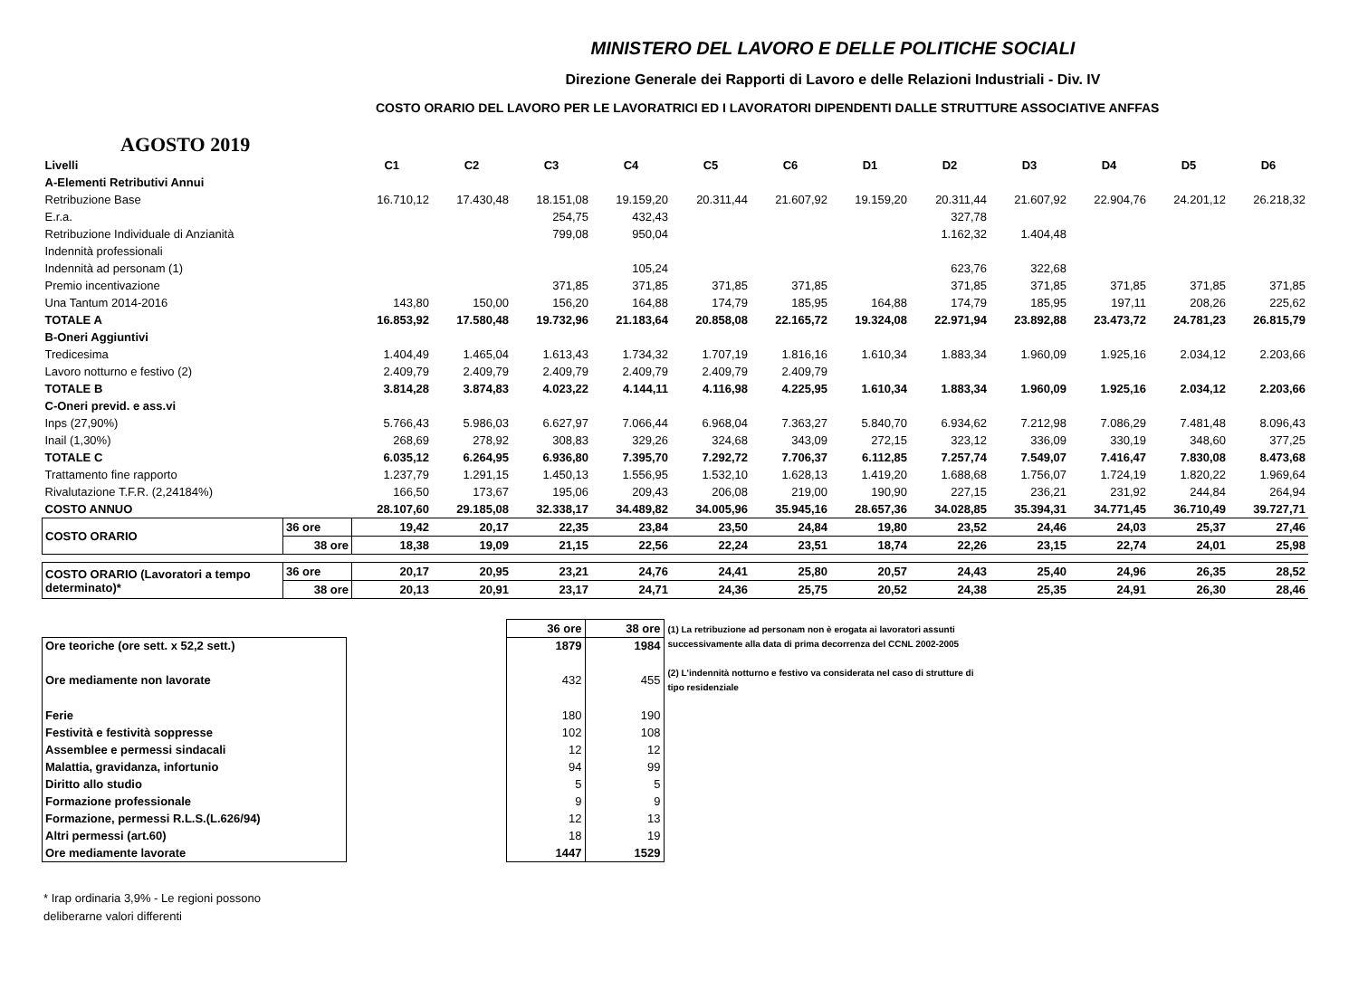MINISTERO DEL LAVORO E DELLE POLITICHE SOCIALI
Direzione Generale dei Rapporti di Lavoro e delle Relazioni Industriali - Div. IV
COSTO ORARIO DEL LAVORO PER LE LAVORATRICI ED I LAVORATORI DIPENDENTI DALLE STRUTTURE ASSOCIATIVE ANFFAS
AGOSTO 2019
| Livelli | | C1 | C2 | C3 | C4 | C5 | C6 | D1 | D2 | D3 | D4 | D5 | D6 |
| A-Elementi Retributivi Annui | | | | | | | | | | | | | |
| Retribuzione Base | | 16.710,12 | 17.430,48 | 18.151,08 | 19.159,20 | 20.311,44 | 21.607,92 | 19.159,20 | 20.311,44 | 21.607,92 | 22.904,76 | 24.201,12 | 26.218,32 |
| E.r.a. | | | | 254,75 | 432,43 | | | | 327,78 | | | | |
| Retribuzione Individuale di Anzianità | | | | 799,08 | 950,04 | | | | 1.162,32 | 1.404,48 | | | |
| Indennità professionali | | | | | | | | | | | | | |
| Indennità ad personam (1) | | | | | 105,24 | | | | 623,76 | 322,68 | | | |
| Premio incentivazione | | | | 371,85 | 371,85 | 371,85 | 371,85 | | 371,85 | 371,85 | 371,85 | 371,85 | 371,85 |
| Una Tantum 2014-2016 | | 143,80 | 150,00 | 156,20 | 164,88 | 174,79 | 185,95 | 164,88 | 174,79 | 185,95 | 197,11 | 208,26 | 225,62 |
| TOTALE A | | 16.853,92 | 17.580,48 | 19.732,96 | 21.183,64 | 20.858,08 | 22.165,72 | 19.324,08 | 22.971,94 | 23.892,88 | 23.473,72 | 24.781,23 | 26.815,79 |
| B-Oneri Aggiuntivi | | | | | | | | | | | | | |
| Tredicesima | | 1.404,49 | 1.465,04 | 1.613,43 | 1.734,32 | 1.707,19 | 1.816,16 | 1.610,34 | 1.883,34 | 1.960,09 | 1.925,16 | 2.034,12 | 2.203,66 |
| Lavoro notturno e festivo (2) | | 2.409,79 | 2.409,79 | 2.409,79 | 2.409,79 | 2.409,79 | 2.409,79 | | | | | | |
| TOTALE B | | 3.814,28 | 3.874,83 | 4.023,22 | 4.144,11 | 4.116,98 | 4.225,95 | 1.610,34 | 1.883,34 | 1.960,09 | 1.925,16 | 2.034,12 | 2.203,66 |
| C-Oneri previd. e ass.vi | | | | | | | | | | | | | |
| Inps (27,90%) | | 5.766,43 | 5.986,03 | 6.627,97 | 7.066,44 | 6.968,04 | 7.363,27 | 5.840,70 | 6.934,62 | 7.212,98 | 7.086,29 | 7.481,48 | 8.096,43 |
| Inail (1,30%) | | 268,69 | 278,92 | 308,83 | 329,26 | 324,68 | 343,09 | 272,15 | 323,12 | 336,09 | 330,19 | 348,60 | 377,25 |
| TOTALE C | | 6.035,12 | 6.264,95 | 6.936,80 | 7.395,70 | 7.292,72 | 7.706,37 | 6.112,85 | 7.257,74 | 7.549,07 | 7.416,47 | 7.830,08 | 8.473,68 |
| Trattamento fine rapporto | | 1.237,79 | 1.291,15 | 1.450,13 | 1.556,95 | 1.532,10 | 1.628,13 | 1.419,20 | 1.688,68 | 1.756,07 | 1.724,19 | 1.820,22 | 1.969,64 |
| Rivalutazione T.F.R. (2,24184%) | | 166,50 | 173,67 | 195,06 | 209,43 | 206,08 | 219,00 | 190,90 | 227,15 | 236,21 | 231,92 | 244,84 | 264,94 |
| COSTO ANNUO | | 28.107,60 | 29.185,08 | 32.338,17 | 34.489,82 | 34.005,96 | 35.945,16 | 28.657,36 | 34.028,85 | 35.394,31 | 34.771,45 | 36.710,49 | 39.727,71 |
| COSTO ORARIO | 36 ore | 19,42 | 20,17 | 22,35 | 23,84 | 23,50 | 24,84 | 19,80 | 23,52 | 24,46 | 24,03 | 25,37 | 27,46 |
| | 38 ore | 18,38 | 19,09 | 21,15 | 22,56 | 22,24 | 23,51 | 18,74 | 22,26 | 23,15 | 22,74 | 24,01 | 25,98 |
| COSTO ORARIO (Lavoratori a tempo determinato)* | 36 ore | 20,17 | 20,95 | 23,21 | 24,76 | 24,41 | 25,80 | 20,57 | 24,43 | 25,40 | 24,96 | 26,35 | 28,52 |
| | 38 ore | 20,13 | 20,91 | 23,17 | 24,71 | 24,36 | 25,75 | 20,52 | 24,38 | 25,35 | 24,91 | 26,30 | 28,46 |
| | | 36 ore | 38 ore |
| Ore teoriche (ore sett. x 52,2 sett.) | | 1879 | 1984 |
| Ore mediamente non lavorate | | 432 | 455 |
| Ferie | | 180 | 190 |
| Festività e festività soppresse | | 102 | 108 |
| Assemblee e permessi sindacali | | 12 | 12 |
| Malattia, gravidanza, infortunio | | 94 | 99 |
| Diritto allo studio | | 5 | 5 |
| Formazione professionale | | 9 | 9 |
| Formazione, permessi R.L.S.(L.626/94) | | 12 | 13 |
| Altri permessi (art.60) | | 18 | 19 |
| Ore mediamente lavorate | | 1447 | 1529 |
(1) La retribuzione ad personam non è erogata ai lavoratori assunti successivamente alla data di prima decorrenza del CCNL 2002-2005
(2) L'indennità notturno e festivo va considerata nel caso di strutture di tipo residenziale
* Irap ordinaria 3,9% - Le regioni possono
deliberarne valori differenti